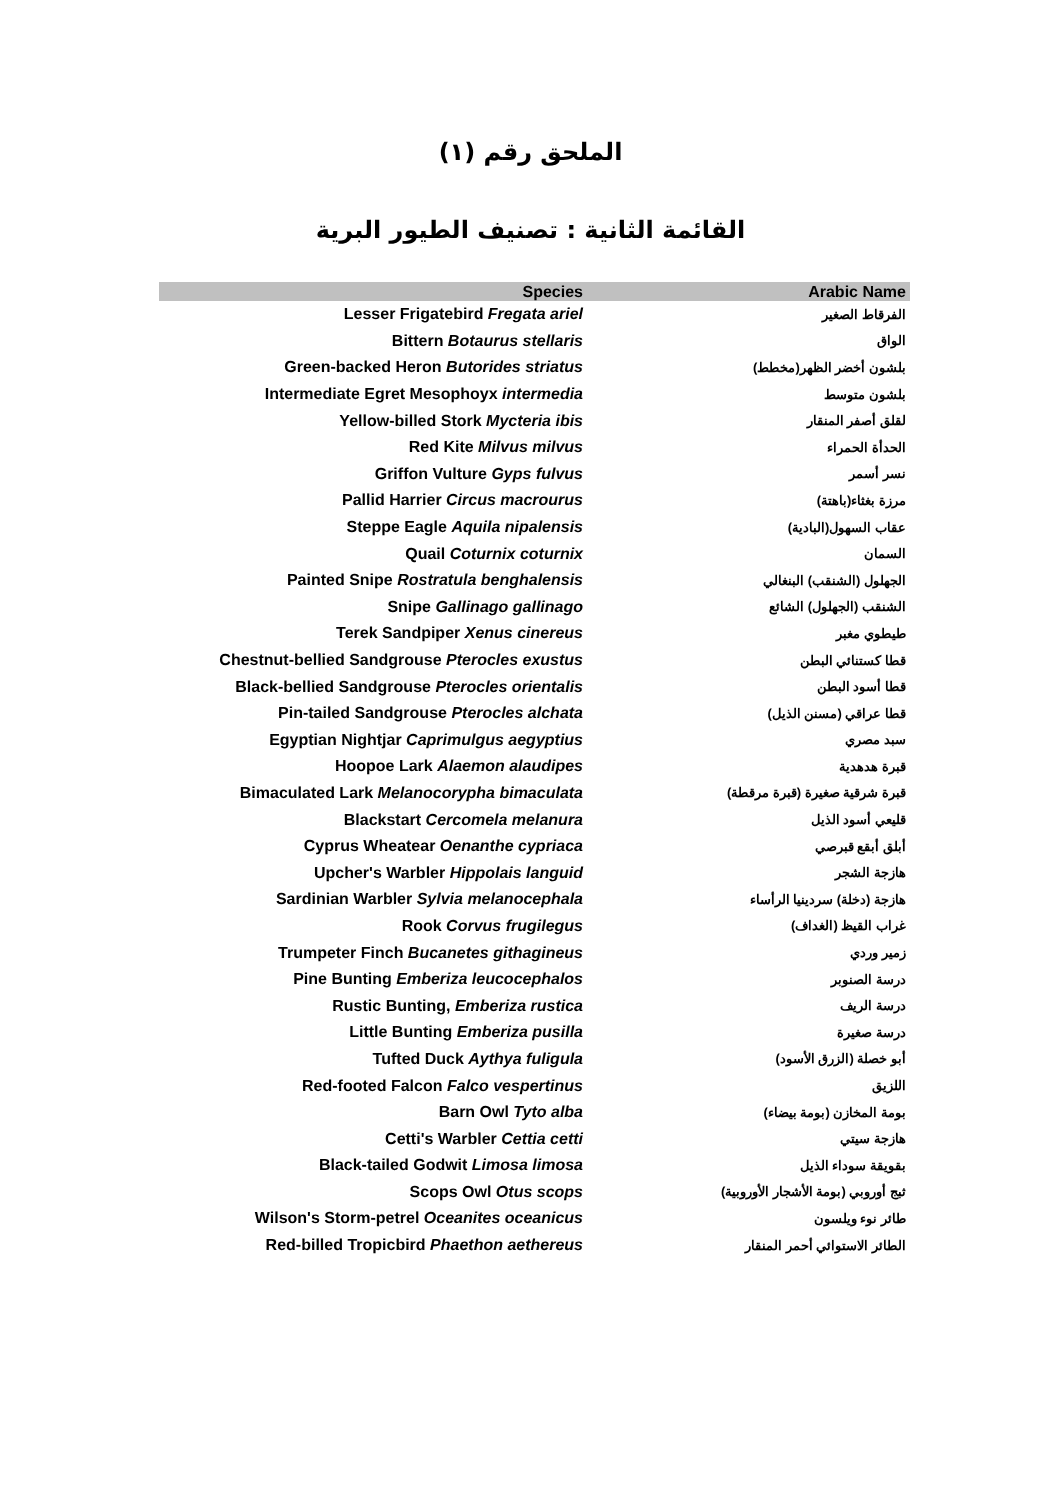الملحق رقم (١)
القائمة الثانية : تصنيف الطيور البرية
| Species | Arabic Name |
| --- | --- |
| Lesser Frigatebird Fregata ariel | الفرقاط الصغير |
| Bittern Botaurus stellaris | الواق |
| Green-backed Heron Butorides striatus | بلشون أخضر الظهر(مخطط) |
| Intermediate Egret Mesophoyx intermedia | بلشون متوسط |
| Yellow-billed Stork Mycteria ibis | لقلق أصفر المنقار |
| Red Kite Milvus milvus | الحدأة الحمراء |
| Griffon Vulture Gyps fulvus | نسر أسمر |
| Pallid Harrier Circus macrourus | مرزة بغثاء(باهتة) |
| Steppe Eagle Aquila nipalensis | عقاب السهول(البادية) |
| Quail Coturnix coturnix | السمان |
| Painted Snipe Rostratula benghalensis | الجهلول (الشنقب) البنغالي |
| Snipe Gallinago gallinago | الشنقب (الجهلول) الشائع |
| Terek Sandpiper Xenus cinereus | طيطوي مغبر |
| Chestnut-bellied Sandgrouse Pterocles exustus | قطا كستنائي البطن |
| Black-bellied Sandgrouse Pterocles orientalis | قطا أسود البطن |
| Pin-tailed Sandgrouse Pterocles alchata | قطا عراقي (مسنن الذيل) |
| Egyptian Nightjar Caprimulgus aegyptius | سبد مصري |
| Hoopoe Lark Alaemon alaudipes | قبرة هدهدية |
| Bimaculated Lark Melanocorypha bimaculata | قبرة شرقية صغيرة (قبرة مرقطة) |
| Blackstart Cercomela melanura | قليعي أسود الذيل |
| Cyprus Wheatear Oenanthe cypriaca | أبلق أبقع قبرصي |
| Upcher's Warbler Hippolais languid | هازجة الشجر |
| Sardinian Warbler Sylvia melanocephala | هازجة (دخلة) سردينيا الرأساء |
| Rook Corvus frugilegus | غراب القيظ (الغداف) |
| Trumpeter Finch Bucanetes githagineus | زمير وردي |
| Pine Bunting Emberiza leucocephalos | درسة الصنوبر |
| Rustic Bunting, Emberiza rustica | درسة الريف |
| Little Bunting Emberiza pusilla | درسة صغيرة |
| Tufted Duck Aythya fuligula | أبو خصلة (الزرق الأسود) |
| Red-footed Falcon Falco vespertinus | اللزيق |
| Barn Owl Tyto alba | بومة المخازن (بومة بيضاء) |
| Cetti's Warbler Cettia cetti | هازجة سيتي |
| Black-tailed Godwit Limosa limosa | بقويقة سوداء الذيل |
| Scops Owl Otus scops | ثبج أوروبي (بومة الأشجار الأوروبية) |
| Wilson's Storm-petrel Oceanites oceanicus | طائر نوء ويلسون |
| Red-billed Tropicbird Phaethon aethereus | الطائر الاستوائي أحمر المنقار |